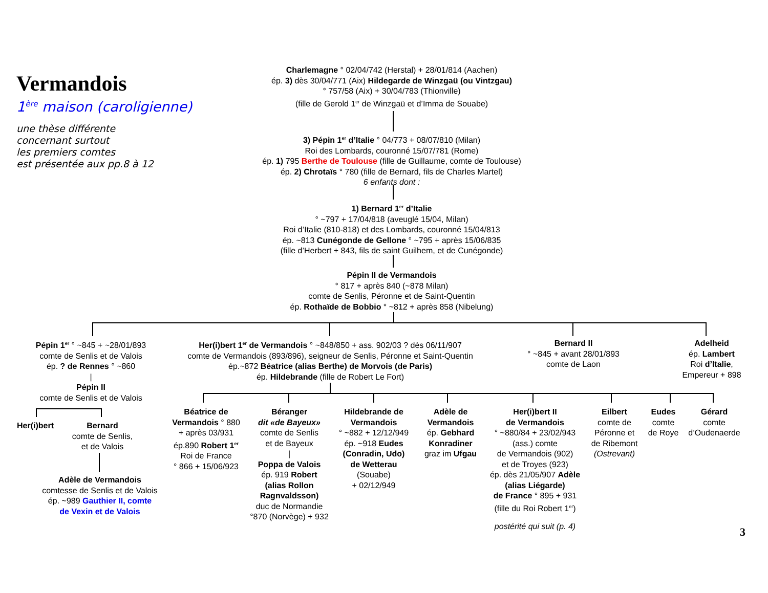Vermandois
1<sup>ère</sup> maison (caroligienne)
une thèse différente
concernant surtout
les premiers comtes
est présentée aux pp.8 à 12
Charlemagne ° 02/04/742 (Herstal) + 28/01/814 (Aachen)
ép. 3) dès 30/04/771 (Aix) Hildegarde de Winzgaü (ou Vintzgau)
° 757/58 (Aix) + 30/04/783 (Thionville)
(fille de Gerold 1<sup>er</sup> de Winzgaü et d’Imma de Souabe)
3) Pépin 1<sup>er</sup> d’Italie ° 04/773 + 08/07/810 (Milan)
Roi des Lombards, couronné 15/07/781 (Rome)
ép. 1) 795 Berthe de Toulouse (fille de Guillaume, comte de Toulouse)
ép. 2) Chrotaïs ° 780 (fille de Bernard, fils de Charles Martel)
6 enfants dont :
1) Bernard 1<sup>er</sup> d’Italie
° ~797 + 17/04/818 (aveuglé 15/04, Milan)
Roi d’Italie (810-818) et des Lombards, couronné 15/04/813
ép. ~813 Cunégonde de Gellone ° ~795 + après 15/06/835
(fille d’Herbert + 843, fils de saint Guilhem, et de Cunégonde)
Pépin II de Vermandois
° 817 + après 840 (~878 Milan)
comte de Senlis, Péronne et de Saint-Quentin
ép. Rothaïde de Bobbio ° ~812 + après 858 (Nibelung)
Pépin 1<sup>er</sup> ° ~845 + ~28/01/893
comte de Senlis et de Valois
ép. ? de Rennes ° ~860
|
Pépin II
comte de Senlis et de Valois
Her(i)bert
Bernard
comte de Senlis,
et de Valois
Adèle de Vermandois
comtesse de Senlis et de Valois
ép. ~989 Gauthier II, comte
de Vexin et de Valois
Her(i)bert 1<sup>er</sup> de Vermandois ° ~848/850 + ass. 902/03 ? dès 06/11/907
comte de Vermandois (893/896), seigneur de Senlis, Péronne et Saint-Quentin
ép.~872 Béatrice (alias Berthe) de Morvois (de Paris)
ép. Hildebrande (fille de Robert Le Fort)
Bernard II
° ~845 + avant 28/01/893
comte de Laon
Adelheid
ép. Lambert
Roi d’Italie,
Empereur + 898
Béatrice de
Vermandois ° 880
+ après 03/931
ép.890 Robert 1<sup>er</sup>
Roi de France
° 866 + 15/06/923
Béranger
dit «de Bayeux»
comte de Senlis
et de Bayeux
|
Poppa de Valois
ép. 919 Robert
(alias Rollon
Ragnvaldsson)
duc de Normandie
°870 (Norvège) + 932
Hildebrande de
Vermandois
° ~882 + 12/12/949
ép. ~918 Eudes
(Conradin, Udo)
de Wetterau
(Souabe)
+ 02/12/949
Adèle de
Vermandois
ép. Gebhard
Konradiner
graz im Ufgau
Her(i)bert II
de Vermandois
° ~880/84 + 23/02/943
(ass.) comte
de Vermandois (902)
et de Troyes (923)
ép. dès 21/05/907 Adèle
(alias Liégarde)
de France ° 895 + 931
(fille du Roi Robert 1<sup>er</sup>)
postérité qui suit (p. 4)
Eilbert
comte de
Péronne et
de Ribemont
(Ostrevant)
Eudes
comte
de Roye
Gérard
comte
d’Oudenaerde
3